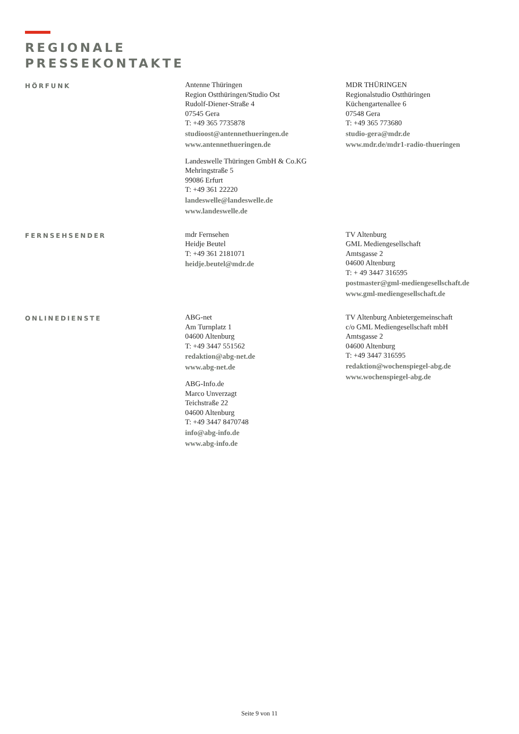REGIONALE
PRESSEKONTAKTE
HÖRFUNK
Antenne Thüringen
Region Ostthüringen/Studio Ost
Rudolf-Diener-Straße 4
07545 Gera
T: +49 365 7735878
studioost@antennethueringen.de
www.antennethueringen.de
Landeswelle Thüringen GmbH & Co.KG
Mehringstraße 5
99086 Erfurt
T: +49 361 22220
landeswelle@landeswelle.de
www.landeswelle.de
MDR THÜRINGEN
Regionalstudio Ostthüringen
Küchengartenallee 6
07548 Gera
T: +49 365 773680
studio-gera@mdr.de
www.mdr.de/mdr1-radio-thueringen
FERNSEHSENDER
mdr Fernsehen
Heidje Beutel
T: +49 361 2181071
heidje.beutel@mdr.de
TV Altenburg
GML Mediengesellschaft
Amtsgasse 2
04600 Altenburg
T: + 49 3447 316595
postmaster@gml-mediengesellschaft.de
www.gml-mediengesellschaft.de
ONLINEDIENSTE
ABG-net
Am Turnplatz 1
04600 Altenburg
T: +49 3447 551562
redaktion@abg-net.de
www.abg-net.de
ABG-Info.de
Marco Unverzagt
Teichstraße 22
04600 Altenburg
T: +49 3447 8470748
info@abg-info.de
www.abg-info.de
TV Altenburg Anbietergemeinschaft
c/o GML Mediengesellschaft mbH
Amtsgasse 2
04600 Altenburg
T: +49 3447 316595
redaktion@wochenspiegel-abg.de
www.wochenspiegel-abg.de
Seite 9 von 11